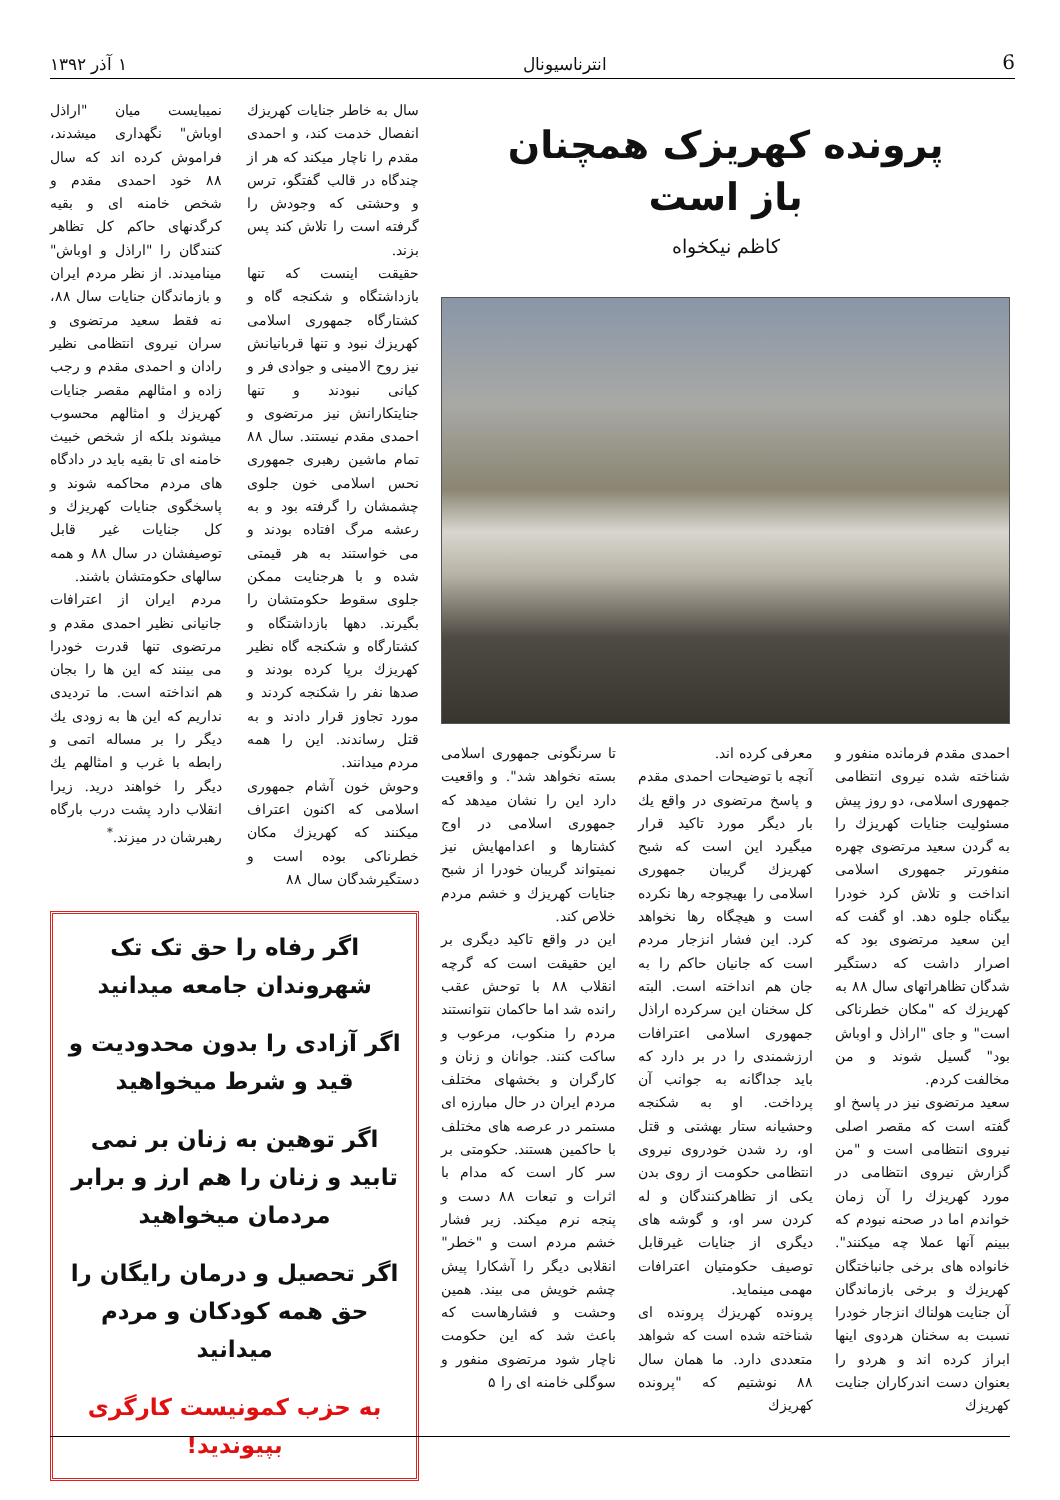6 انترناسیونال ۱ آذر ۱۳۹۲
پرونده کهریزک همچنان
باز است
کاظم نیکخواه
احمدی مقدم فرمانده منفور و شناخته شده نیروی انتظامی جمهوری اسلامی، دو روز پیش مسئولیت جنایات کهریزك را به گردن سعید مرتضوی چهره منفورتر جمهوری اسلامی انداخت و تلاش کرد خودرا بیگناه جلوه دهد. او گفت که این سعید مرتضوی بود که اصرار داشت که دستگیر شدگان تظاهراتهای سال ۸۸ به کهریزك که "مکان خطرناکی است" و جای "اراذل و اوباش بود" گسیل شوند و من مخالفت کردم.
سعید مرتضوی نیز در پاسخ او گفته است که مقصر اصلی نیروی انتظامی است و "من گزارش نیروی انتظامی در مورد کهریزك را آن زمان خواندم اما در صحنه نبودم که ببینم آنها عملا چه میکنند". خانواده های برخی جانباختگان کهریزك و برخی بازماندگان آن جنایت هولناك انزجار خودرا نسبت به سخنان هردوی اینها ابراز کرده اند و هردو را بعنوان دست اندرکاران جنایت کهریزك
معرفی کرده اند.
آنچه با توضیحات احمدی مقدم و پاسخ مرتضوی در واقع يك بار دیگر مورد تاکید قرار میگیرد این است که شبح کهریزك گریبان جمهوری اسلامی را بهیچوجه رها نکرده است و هیچگاه رها نخواهد کرد. این فشار انزجار مردم است که جانیان حاکم را به جان هم انداخته است. البته کل سخنان این سرکرده اراذل جمهوری اسلامی اعترافات ارزشمندی را در بر دارد که باید جداگانه به جوانب آن پرداخت. او به شکنجه وحشیانه ستار بهشتی و قتل او، رد شدن خودروی نیروی انتظامی حکومت از روی بدن یکی از تظاهرکنندگان و له کردن سر او، و گوشه های دیگری از جنایات غیرقابل توصیف حکومتیان اعترافات مهمی مینماید.
پرونده کهریزك پرونده ای شناخته شده است که شواهد متعددی دارد. ما همان سال ۸۸ نوشتیم که "پرونده کهریزك
تا سرنگونی جمهوری اسلامی بسته نخواهد شد". و واقعیت دارد این را نشان میدهد که جمهوری اسلامی در اوج کشتارها و اعدامهایش نیز نمیتواند گریبان خودرا از شبح جنایات کهریزك و خشم مردم خلاص کند.
این در واقع تاکید دیگری بر این حقیقت است که گرچه انقلاب ۸۸ با توحش عقب رانده شد اما حاکمان نتوانستند مردم را منکوب، مرعوب و ساکت کنند. جوانان و زنان و کارگران و بخشهای مختلف مردم ایران در حال مبارزه ای مستمر در عرصه های مختلف با حاکمین هستند. حکومتی بر سر کار است که مدام با اثرات و تبعات ۸۸ دست و پنجه نرم میکند. زیر فشار خشم مردم است و "خطر" انقلابی دیگر را آشکارا پیش چشم خویش می بیند. همین وحشت و فشارهاست که باعث شد که این حکومت ناچار شود مرتضوی منفور و سوگلی خامنه ای را ۵
سال به خاطر جنایات کهریزك انفصال خدمت کند، و احمدی مقدم را ناچار میکند که هر از چندگاه در قالب گفتگو، ترس و وحشتی که وجودش را گرفته است را تلاش کند پس بزند.
حقیقت اینست که تنها بازداشتگاه و شکنجه گاه و کشتارگاه جمهوری اسلامی کهریزك نبود و تنها قربانیانش نیز روح الامینی و جوادی فر و کیانی نبودند و تنها جنایتکارانش نیز مرتضوی و احمدی مقدم نیستند. سال ۸۸ تمام ماشین رهبری جمهوری نحس اسلامی خون جلوی چشمشان را گرفته بود و به رعشه مرگ افتاده بودند و می خواستند به هر قیمتی شده و با هرجنایت ممکن جلوی سقوط حکومتشان را بگیرند. دهها بازداشتگاه و کشتارگاه و شکنجه گاه نظیر کهریزك برپا کرده بودند و صدها نفر را شکنجه کردند و مورد تجاوز قرار دادند و به قتل رساندند. این را همه مردم میدانند.
وحوش خون آشام جمهوری اسلامی که اکنون اعتراف میکنند که کهریزك مکان خطرناکی بوده است و دستگیرشدگان سال ۸۸
نمیبایست میان "اراذل اوباش" نگهداری میشدند، فراموش کرده اند که سال ۸۸ خود احمدی مقدم و شخص خامنه ای و بقیه کرگدنهای حاکم کل تظاهر کنندگان را "اراذل و اوباش" مینامیدند. از نظر مردم ایران و بازماندگان جنایات سال ۸۸، نه فقط سعید مرتضوی و سران نیروی انتظامی نظیر رادان و احمدی مقدم و رجب زاده و امثالهم مقصر جنایات کهریزك و امثالهم محسوب میشوند بلکه از شخص خبیث خامنه ای تا بقیه باید در دادگاه های مردم محاکمه شوند و پاسخگوی جنایات کهریزك و کل جنایات غیر قابل توصیفشان در سال ۸۸ و همه سالهای حکومتشان باشند.
مردم ایران از اعترافات جانیانی نظیر احمدی مقدم و مرتضوی تنها قدرت خودرا می بینند که این ها را بجان هم انداخته است. ما تردیدی نداریم که این ها به زودی يك دیگر را بر مساله اتمی و رابطه با غرب و امثالهم يك دیگر را خواهند درید. زیرا انقلاب دارد پشت درب بارگاه رهبرشان در میزند.<sup>*</sup>
اگر رفاه را حق تک تک شهروندان جامعه میدانید
اگر آزادی را بدون محدودیت و قید و شرط میخواهید
اگر توهین به زنان بر نمی تابید و زنان را هم ارز و برابر مردمان میخواهید
اگر تحصیل و درمان رایگان را حق همه کودکان و مردم میدانید
به حزب کمونیست کارگری بپیوندید!